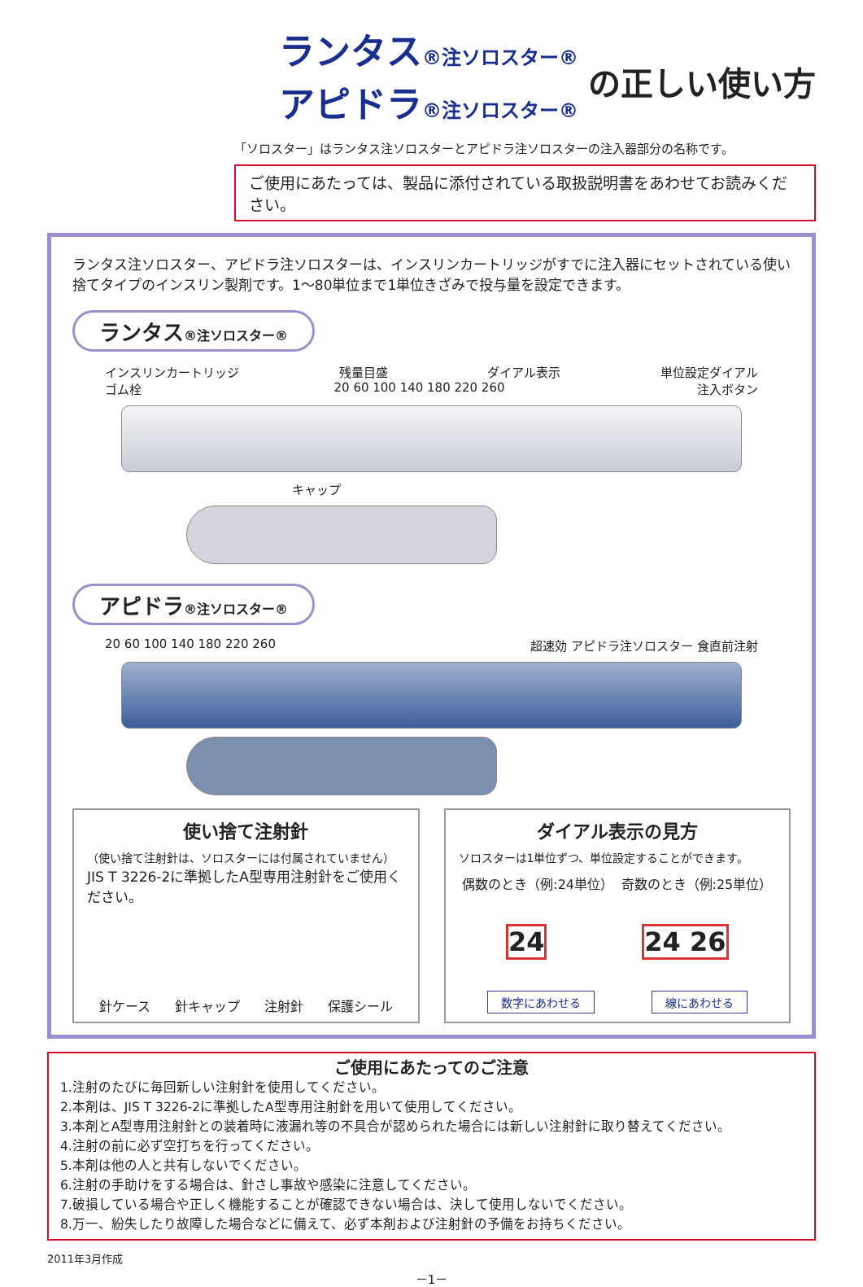ランタス®注ソロスター®
アピドラ®注ソロスター®
の正しい使い方
「ソロスター」はランタス注ソロスターとアピドラ注ソロスターの注入器部分の名称です。
ご使用にあたっては、製品に添付されている取扱説明書をあわせてお読みください。
ランタス注ソロスター、アピドラ注ソロスターは、インスリンカートリッジがすでに注入器にセットされている使い捨てタイプのインスリン製剤です。1～80単位まで1単位きざみで投与量を設定できます。
ランタス®注ソロスター®
インスリンカートリッジ 残量目盛 ダイアル表示 単位設定ダイアル
ゴム栓 20 60 100 140 180 220 260 注入ボタン
キャップ
アピドラ®注ソロスター®
20 60 100 140 180 220 260 超速効 アピドラ注ソロスター 食直前注射
使い捨て注射針
（使い捨て注射針は、ソロスターには付属されていません）
JIS T 3226-2に準拠したA型専用注射針をご使用ください。
針ケース 針キャップ 注射針 保護シール
ダイアル表示の見方
ソロスターは1単位ずつ、単位設定することができます。
偶数のとき（例:24単位） 奇数のとき（例:25単位）
24 24 26
数字にあわせる 線にあわせる
ご使用にあたってのご注意
1.注射のたびに毎回新しい注射針を使用してください。
2.本剤は、JIS T 3226-2に準拠したA型専用注射針を用いて使用してください。
3.本剤とA型専用注射針との装着時に液漏れ等の不具合が認められた場合には新しい注射針に取り替えてください。
4.注射の前に必ず空打ちを行ってください。
5.本剤は他の人と共有しないでください。
6.注射の手助けをする場合は、針さし事故や感染に注意してください。
7.破損している場合や正しく機能することが確認できない場合は、決して使用しないでください。
8.万一、紛失したり故障した場合などに備えて、必ず本剤および注射針の予備をお持ちください。
2011年3月作成
－1－